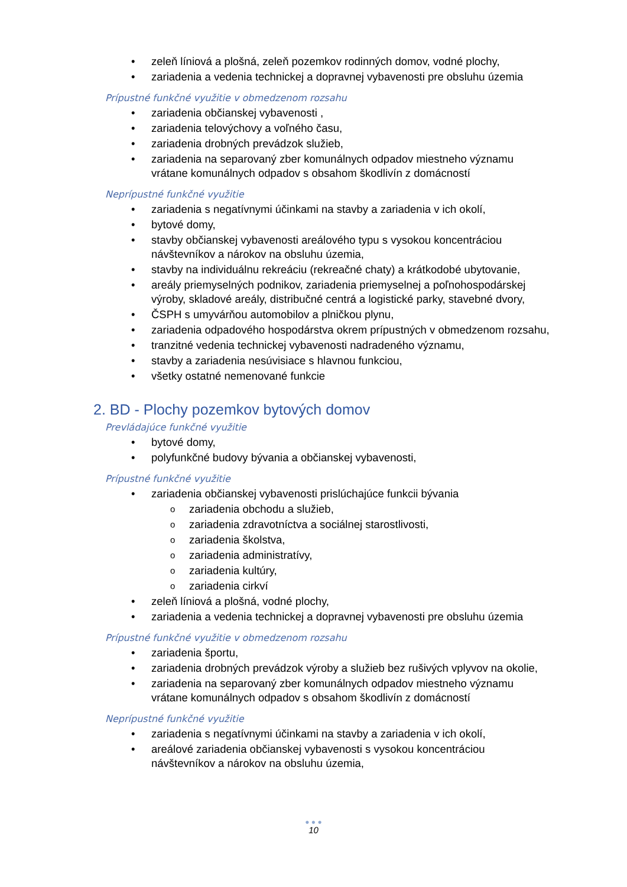• zeleň líniová a plošná, zeleň pozemkov rodinných domov, vodné plochy,
• zariadenia a vedenia technickej a dopravnej vybavenosti pre obsluhu územia
Prípustné funkčné využitie v obmedzenom rozsahu
• zariadenia občianskej vybavenosti ,
• zariadenia telovýchovy a voľného času,
• zariadenia drobných prevádzok služieb,
• zariadenia na separovaný zber komunálnych odpadov miestneho významu vrátane komunálnych odpadov s obsahom škodlivín z domácností
Neprípustné funkčné využitie
• zariadenia s negatívnymi účinkami na stavby a zariadenia v ich okolí,
• bytové domy,
• stavby občianskej vybavenosti areálového typu s vysokou koncentráciou návštevníkov a nárokov na obsluhu územia,
• stavby na individuálnu rekreáciu (rekreačné chaty) a krátkodobé ubytovanie,
• areály priemyselných podnikov, zariadenia priemyselnej a poľnohospodárskej výroby, skladové areály, distribučné centrá a logistické parky, stavebné dvory,
• ČSPH s umyvárňou automobilov a plničkou plynu,
• zariadenia odpadového hospodárstva okrem prípustných v obmedzenom rozsahu,
• tranzitné vedenia technickej vybavenosti nadradeného významu,
• stavby a zariadenia nesúvisiace s hlavnou funkciou,
• všetky ostatné nemenované funkcie
2. BD - Plochy pozemkov bytových domov
Prevládajúce funkčné využitie
• bytové domy,
• polyfunkčné budovy bývania a občianskej vybavenosti,
Prípustné funkčné využitie
• zariadenia občianskej vybavenosti prislúchajúce funkcii bývania
o zariadenia obchodu a služieb,
o zariadenia zdravotníctva a sociálnej starostlivosti,
o zariadenia školstva,
o zariadenia administratívy,
o zariadenia kultúry,
o zariadenia cirkví
• zeleň líniová a plošná, vodné plochy,
• zariadenia a vedenia technickej a dopravnej vybavenosti pre obsluhu územia
Prípustné funkčné využitie v obmedzenom rozsahu
• zariadenia športu,
• zariadenia drobných prevádzok výroby a služieb bez rušivých vplyvov na okolie,
• zariadenia na separovaný zber komunálnych odpadov miestneho významu vrátane komunálnych odpadov s obsahom škodlivín z domácností
Neprípustné funkčné využitie
• zariadenia s negatívnymi účinkami na stavby a zariadenia v ich okolí,
• areálové zariadenia občianskej vybavenosti s vysokou koncentráciou návštevníkov a nárokov na obsluhu územia,
● ● ●
10